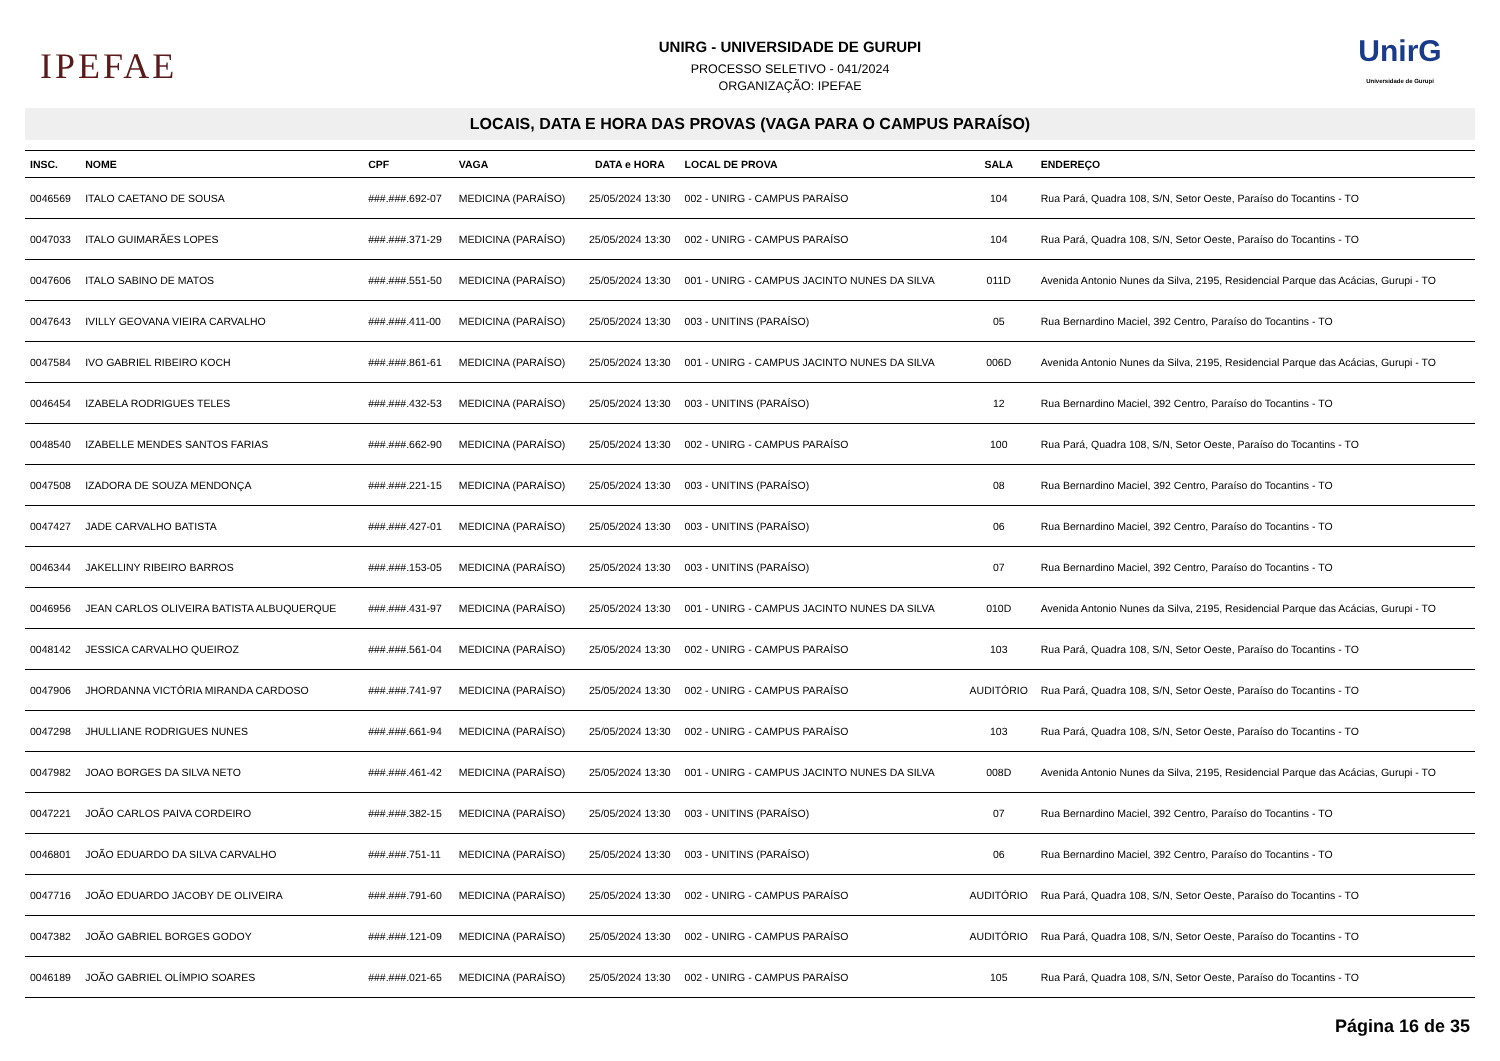IPEFAE
UNIRG - UNIVERSIDADE DE GURUPI
PROCESSO SELETIVO - 041/2024
ORGANIZAÇÃO: IPEFAE
UnirG
Universidade de Gurupi
LOCAIS, DATA E HORA DAS PROVAS (VAGA PARA O CAMPUS PARAÍSO)
| INSC. | NOME | CPF | VAGA | DATA e HORA | LOCAL DE PROVA | SALA | ENDEREÇO |
| --- | --- | --- | --- | --- | --- | --- | --- |
| 0046569 | ITALO CAETANO DE SOUSA | ###.###.692-07 | MEDICINA (PARAÍSO) | 25/05/2024 13:30 | 002 - UNIRG - CAMPUS PARAÍSO | 104 | Rua Pará, Quadra 108, S/N, Setor Oeste, Paraíso do Tocantins - TO |
| 0047033 | ITALO GUIMARÃES LOPES | ###.###.371-29 | MEDICINA (PARAÍSO) | 25/05/2024 13:30 | 002 - UNIRG - CAMPUS PARAÍSO | 104 | Rua Pará, Quadra 108, S/N, Setor Oeste, Paraíso do Tocantins - TO |
| 0047606 | ITALO SABINO DE MATOS | ###.###.551-50 | MEDICINA (PARAÍSO) | 25/05/2024 13:30 | 001 - UNIRG - CAMPUS JACINTO NUNES DA SILVA | 011D | Avenida Antonio Nunes da Silva, 2195, Residencial Parque das Acácias, Gurupi - TO |
| 0047643 | IVILLY GEOVANA VIEIRA CARVALHO | ###.###.411-00 | MEDICINA (PARAÍSO) | 25/05/2024 13:30 | 003 - UNITINS (PARAÍSO) | 05 | Rua Bernardino Maciel, 392 Centro, Paraíso do Tocantins - TO |
| 0047584 | IVO GABRIEL RIBEIRO KOCH | ###.###.861-61 | MEDICINA (PARAÍSO) | 25/05/2024 13:30 | 001 - UNIRG - CAMPUS JACINTO NUNES DA SILVA | 006D | Avenida Antonio Nunes da Silva, 2195, Residencial Parque das Acácias, Gurupi - TO |
| 0046454 | IZABELA RODRIGUES TELES | ###.###.432-53 | MEDICINA (PARAÍSO) | 25/05/2024 13:30 | 003 - UNITINS (PARAÍSO) | 12 | Rua Bernardino Maciel, 392 Centro, Paraíso do Tocantins - TO |
| 0048540 | IZABELLE MENDES SANTOS FARIAS | ###.###.662-90 | MEDICINA (PARAÍSO) | 25/05/2024 13:30 | 002 - UNIRG - CAMPUS PARAÍSO | 100 | Rua Pará, Quadra 108, S/N, Setor Oeste, Paraíso do Tocantins - TO |
| 0047508 | IZADORA DE SOUZA MENDONÇA | ###.###.221-15 | MEDICINA (PARAÍSO) | 25/05/2024 13:30 | 003 - UNITINS (PARAÍSO) | 08 | Rua Bernardino Maciel, 392 Centro, Paraíso do Tocantins - TO |
| 0047427 | JADE CARVALHO BATISTA | ###.###.427-01 | MEDICINA (PARAÍSO) | 25/05/2024 13:30 | 003 - UNITINS (PARAÍSO) | 06 | Rua Bernardino Maciel, 392 Centro, Paraíso do Tocantins - TO |
| 0046344 | JAKELLINY RIBEIRO BARROS | ###.###.153-05 | MEDICINA (PARAÍSO) | 25/05/2024 13:30 | 003 - UNITINS (PARAÍSO) | 07 | Rua Bernardino Maciel, 392 Centro, Paraíso do Tocantins - TO |
| 0046956 | JEAN CARLOS OLIVEIRA BATISTA ALBUQUERQUE | ###.###.431-97 | MEDICINA (PARAÍSO) | 25/05/2024 13:30 | 001 - UNIRG - CAMPUS JACINTO NUNES DA SILVA | 010D | Avenida Antonio Nunes da Silva, 2195, Residencial Parque das Acácias, Gurupi - TO |
| 0048142 | JESSICA CARVALHO QUEIROZ | ###.###.561-04 | MEDICINA (PARAÍSO) | 25/05/2024 13:30 | 002 - UNIRG - CAMPUS PARAÍSO | 103 | Rua Pará, Quadra 108, S/N, Setor Oeste, Paraíso do Tocantins - TO |
| 0047906 | JHORDANNA VICTÓRIA MIRANDA CARDOSO | ###.###.741-97 | MEDICINA (PARAÍSO) | 25/05/2024 13:30 | 002 - UNIRG - CAMPUS PARAÍSO | AUDITÓRIO | Rua Pará, Quadra 108, S/N, Setor Oeste, Paraíso do Tocantins - TO |
| 0047298 | JHULLIANE RODRIGUES NUNES | ###.###.661-94 | MEDICINA (PARAÍSO) | 25/05/2024 13:30 | 002 - UNIRG - CAMPUS PARAÍSO | 103 | Rua Pará, Quadra 108, S/N, Setor Oeste, Paraíso do Tocantins - TO |
| 0047982 | JOAO BORGES DA SILVA NETO | ###.###.461-42 | MEDICINA (PARAÍSO) | 25/05/2024 13:30 | 001 - UNIRG - CAMPUS JACINTO NUNES DA SILVA | 008D | Avenida Antonio Nunes da Silva, 2195, Residencial Parque das Acácias, Gurupi - TO |
| 0047221 | JOÃO CARLOS PAIVA CORDEIRO | ###.###.382-15 | MEDICINA (PARAÍSO) | 25/05/2024 13:30 | 003 - UNITINS (PARAÍSO) | 07 | Rua Bernardino Maciel, 392 Centro, Paraíso do Tocantins - TO |
| 0046801 | JOÃO EDUARDO DA SILVA CARVALHO | ###.###.751-11 | MEDICINA (PARAÍSO) | 25/05/2024 13:30 | 003 - UNITINS (PARAÍSO) | 06 | Rua Bernardino Maciel, 392 Centro, Paraíso do Tocantins - TO |
| 0047716 | JOÃO EDUARDO JACOBY DE OLIVEIRA | ###.###.791-60 | MEDICINA (PARAÍSO) | 25/05/2024 13:30 | 002 - UNIRG - CAMPUS PARAÍSO | AUDITÓRIO | Rua Pará, Quadra 108, S/N, Setor Oeste, Paraíso do Tocantins - TO |
| 0047382 | JOÃO GABRIEL BORGES GODOY | ###.###.121-09 | MEDICINA (PARAÍSO) | 25/05/2024 13:30 | 002 - UNIRG - CAMPUS PARAÍSO | AUDITÓRIO | Rua Pará, Quadra 108, S/N, Setor Oeste, Paraíso do Tocantins - TO |
| 0046189 | JOÃO GABRIEL OLÍMPIO SOARES | ###.###.021-65 | MEDICINA (PARAÍSO) | 25/05/2024 13:30 | 002 - UNIRG - CAMPUS PARAÍSO | 105 | Rua Pará, Quadra 108, S/N, Setor Oeste, Paraíso do Tocantins - TO |
Página 16 de 35